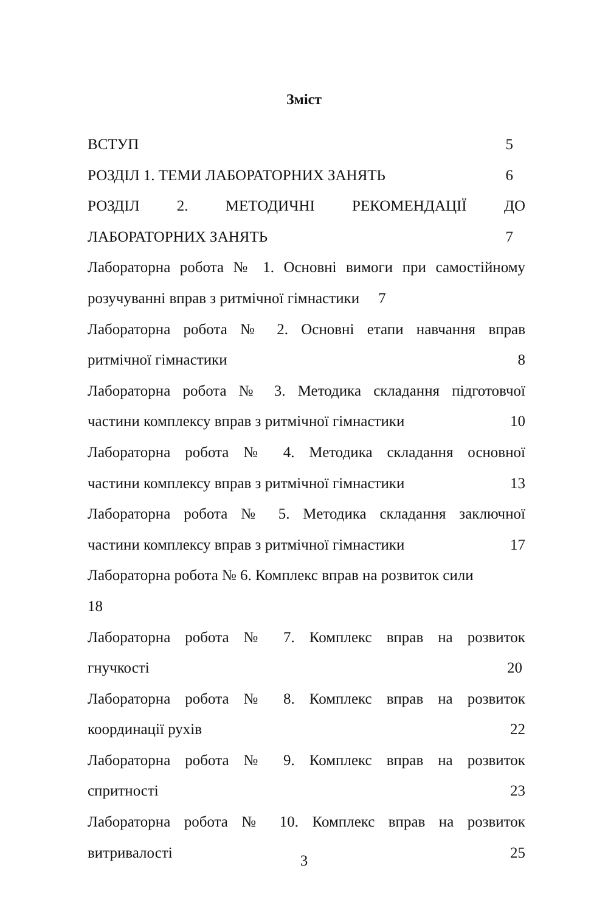Зміст
ВСТУП 5
РОЗДІЛ 1. ТЕМИ ЛАБОРАТОРНИХ ЗАНЯТЬ 6
РОЗДІЛ 2. МЕТОДИЧНІ РЕКОМЕНДАЦІЇ ДО
ЛАБОРАТОРНИХ ЗАНЯТЬ 7
Лабораторна робота № 1. Основні вимоги при самостійному
розучуванні вправ з ритмічної гімнастики 7
Лабораторна робота № 2. Основні етапи навчання вправ
ритмічної гімнастики 8
Лабораторна робота № 3. Методика складання підготовчої
частини комплексу вправ з ритмічної гімнастики 10
Лабораторна робота № 4. Методика складання основної
частини комплексу вправ з ритмічної гімнастики 13
Лабораторна робота № 5. Методика складання заключної
частини комплексу вправ з ритмічної гімнастики 17
Лабораторна робота № 6. Комплекс вправ на розвиток сили
18
Лабораторна робота № 7. Комплекс вправ на розвиток
гнучкості 20
Лабораторна робота № 8. Комплекс вправ на розвиток
координації рухів 22
Лабораторна робота № 9. Комплекс вправ на розвиток
спритності 23
Лабораторна робота № 10. Комплекс вправ на розвиток
витривалості 25
3